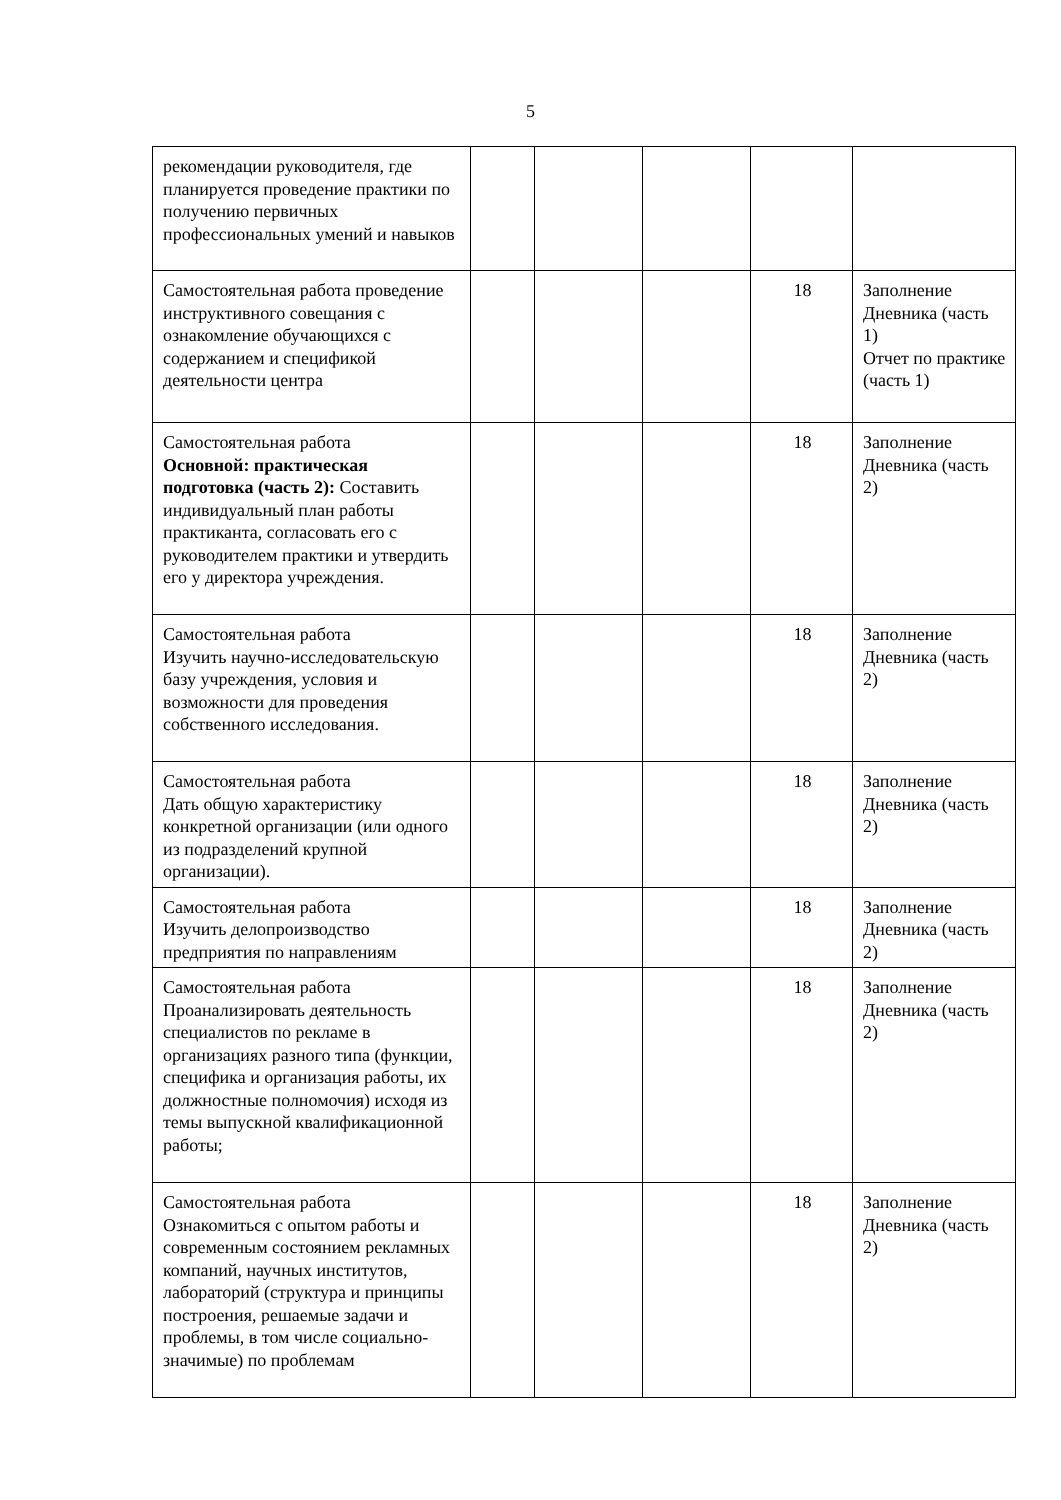5
| рекомендации руководителя, где планируется проведение практики по получению первичных профессиональных умений и навыков | | | | | |
| Самостоятельная работа проведение инструктивного совещания с ознакомление обучающихся с содержанием и спецификой деятельности центра | | | | 18 | Заполнение Дневника (часть 1) Отчет по практике (часть 1) |
| Самостоятельная работа Основной: практическая подготовка (часть 2): Составить индивидуальный план работы практиканта, согласовать его с руководителем практики и утвердить его у директора учреждения. | | | | 18 | Заполнение Дневника (часть 2) |
| Самостоятельная работа Изучить научно-исследовательскую базу учреждения, условия и возможности для проведения собственного исследования. | | | | 18 | Заполнение Дневника (часть 2) |
| Самостоятельная работа Дать общую характеристику конкретной организации (или одного из подразделений крупной организации). | | | | 18 | Заполнение Дневника (часть 2) |
| Самостоятельная работа Изучить делопроизводство предприятия по направлениям | | | | 18 | Заполнение Дневника (часть 2) |
| Самостоятельная работа Проанализировать деятельность специалистов по рекламе в организациях разного типа (функции, специфика и организация работы, их должностные полномочия) исходя из темы выпускной квалификационной работы; | | | | 18 | Заполнение Дневника (часть 2) |
| Самостоятельная работа Ознакомиться с опытом работы и современным состоянием рекламных компаний, научных институтов, лабораторий (структура и принципы построения, решаемые задачи и проблемы, в том числе социально-значимые) по проблемам | | | | 18 | Заполнение Дневника (часть 2) |